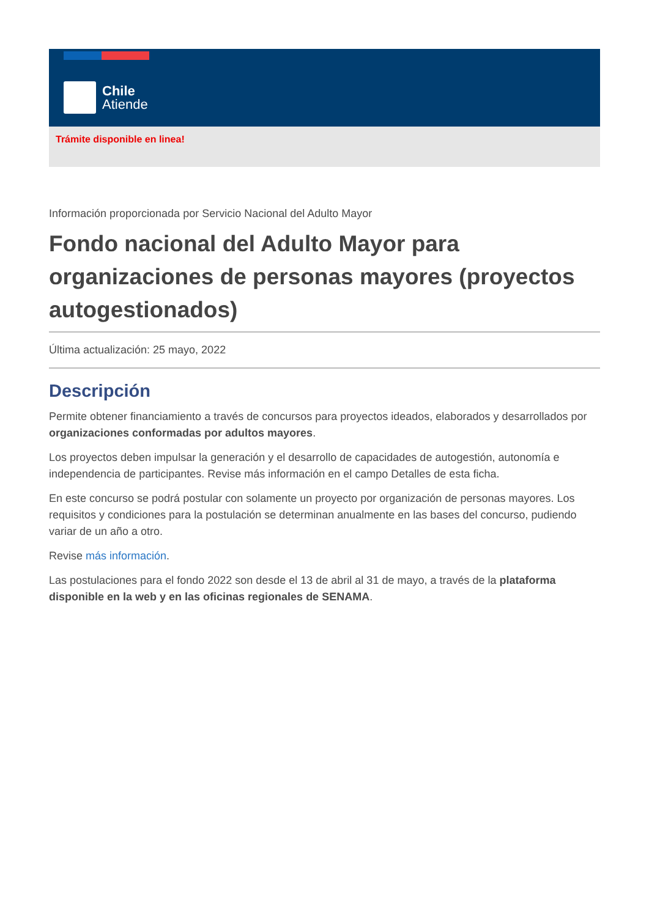Chile
Atiende
Trámite disponible en linea!
Información proporcionada por Servicio Nacional del Adulto Mayor
Fondo nacional del Adulto Mayor para organizaciones de personas mayores (proyectos autogestionados)
Última actualización: 25 mayo, 2022
Descripción
Permite obtener financiamiento a través de concursos para proyectos ideados, elaborados y desarrollados por organizaciones conformadas por adultos mayores.
Los proyectos deben impulsar la generación y el desarrollo de capacidades de autogestión, autonomía e independencia de participantes. Revise más información en el campo Detalles de esta ficha.
En este concurso se podrá postular con solamente un proyecto por organización de personas mayores. Los requisitos y condiciones para la postulación se determinan anualmente en las bases del concurso, pudiendo variar de un año a otro.
Revise más información.
Las postulaciones para el fondo 2022 son desde el 13 de abril al 31 de mayo, a través de la plataforma disponible en la web y en las oficinas regionales de SENAMA.